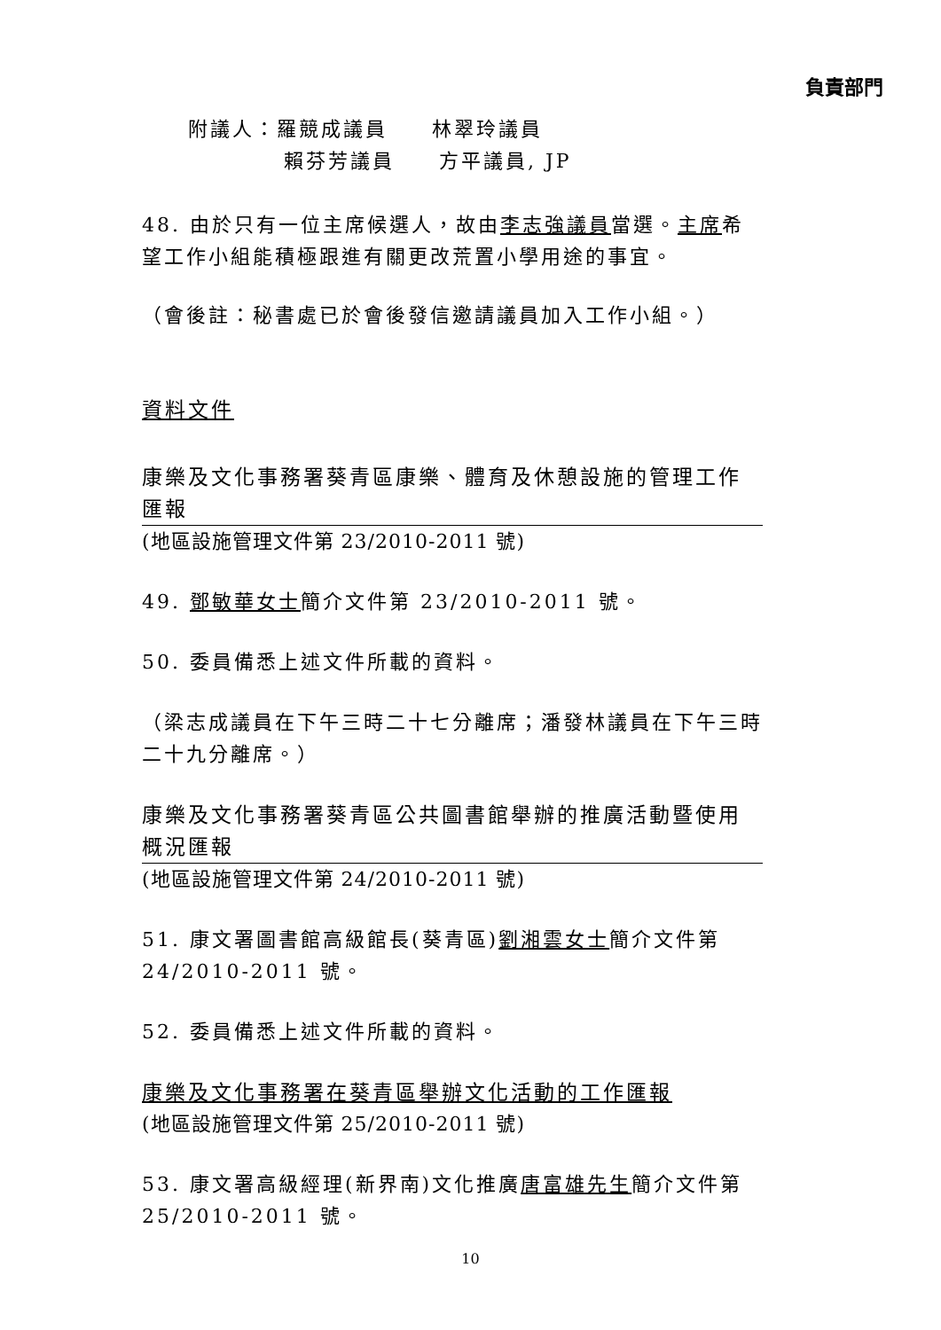負責部門
附議人：羅競成議員 林翠玲議員
賴芬芳議員 方平議員, JP
48. 由於只有一位主席候選人，故由李志強議員當選。主席希望工作小組能積極跟進有關更改荒置小學用途的事宜。
（會後註：秘書處已於會後發信邀請議員加入工作小組。）
資料文件
康樂及文化事務署葵青區康樂、體育及休憩設施的管理工作匯報
(地區設施管理文件第 23/2010-2011 號)
49. 鄧敏華女士簡介文件第 23/2010-2011 號。
50. 委員備悉上述文件所載的資料。
（梁志成議員在下午三時二十七分離席；潘發林議員在下午三時二十九分離席。）
康樂及文化事務署葵青區公共圖書館舉辦的推廣活動暨使用概況匯報
(地區設施管理文件第 24/2010-2011 號)
51. 康文署圖書館高級館長(葵青區)劉湘雲女士簡介文件第 24/2010-2011 號。
52. 委員備悉上述文件所載的資料。
康樂及文化事務署在葵青區舉辦文化活動的工作匯報
(地區設施管理文件第 25/2010-2011 號)
53. 康文署高級經理(新界南)文化推廣唐富雄先生簡介文件第 25/2010-2011 號。
10